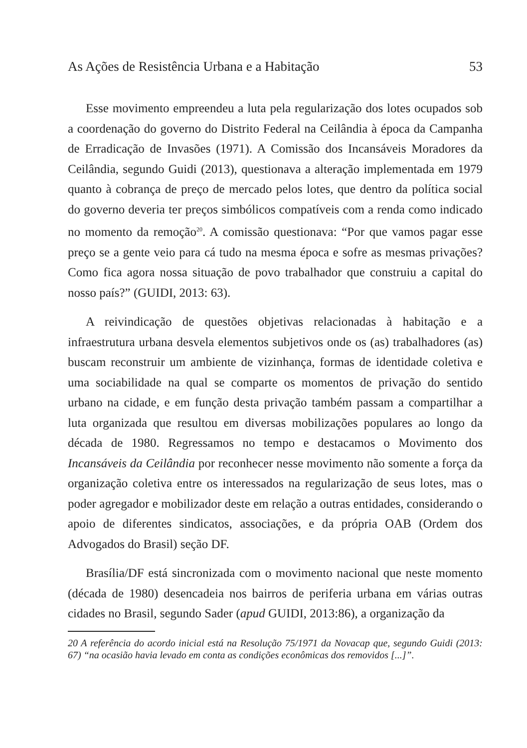As Ações de Resistência Urbana e a Habitação 53
Esse movimento empreendeu a luta pela regularização dos lotes ocupados sob a coordenação do governo do Distrito Federal na Ceilândia à época da Campanha de Erradicação de Invasões (1971). A Comissão dos Incansáveis Moradores da Ceilândia, segundo Guidi (2013), questionava a alteração implementada em 1979 quanto à cobrança de preço de mercado pelos lotes, que dentro da política social do governo deveria ter preços simbólicos compatíveis com a renda como indicado no momento da remoção<sup>20</sup>. A comissão questionava: “Por que vamos pagar esse preço se a gente veio para cá tudo na mesma época e sofre as mesmas privações? Como fica agora nossa situação de povo trabalhador que construiu a capital do nosso país?” (GUIDI, 2013: 63).
A reivindicação de questões objetivas relacionadas à habitação e a infraestrutura urbana desvela elementos subjetivos onde os (as) trabalhadores (as) buscam reconstruir um ambiente de vizinhança, formas de identidade coletiva e uma sociabilidade na qual se comparte os momentos de privação do sentido urbano na cidade, e em função desta privação também passam a compartilhar a luta organizada que resultou em diversas mobilizações populares ao longo da década de 1980. Regressamos no tempo e destacamos o Movimento dos Incansáveis da Ceilândia por reconhecer nesse movimento não somente a força da organização coletiva entre os interessados na regularização de seus lotes, mas o poder agregador e mobilizador deste em relação a outras entidades, considerando o apoio de diferentes sindicatos, associações, e da própria OAB (Ordem dos Advogados do Brasil) seção DF.
Brasília/DF está sincronizada com o movimento nacional que neste momento (década de 1980) desencadeia nos bairros de periferia urbana em várias outras cidades no Brasil, segundo Sader (apud GUIDI, 2013:86), a organização da
20 A referência do acordo inicial está na Resolução 75/1971 da Novacap que, segundo Guidi (2013: 67) “na ocasião havia levado em conta as condições econômicas dos removidos [...]”.